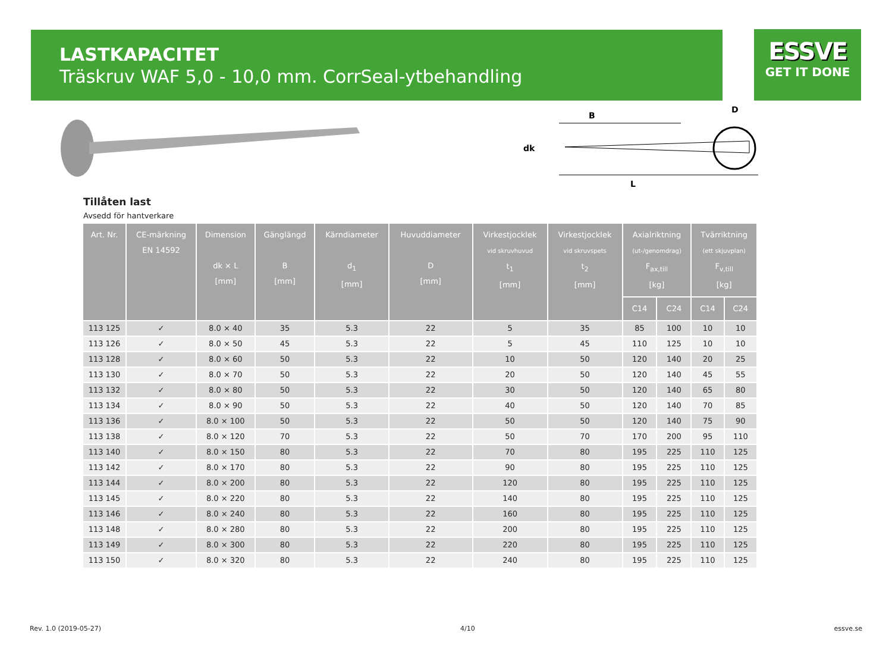LASTKAPACITET
Träskruv WAF 5,0 - 10,0 mm. CorrSeal-ytbehandling
ESSVE
GET IT DONE
B
dk
L
D
Tillåten last
Avsedd för hantverkare
| Art. Nr. | CE-märkning EN 14592 | Dimension dk × L [mm] | Gänglängd B [mm] | Kärndiameter d<sub>1</sub> [mm] | Huvuddiameter D [mm] | Virkestjocklek vid skruvhuvud t<sub>1</sub> [mm] | Virkestjocklek vid skruvspets t<sub>2</sub> [mm] | Axialriktning (ut-/genomdrag) F<sub>ax,till</sub> [kg] | | Tvärriktning (ett skjuvplan) F<sub>v,till</sub> [kg] | |
| --- | --- | --- | --- | --- | --- | --- | --- | --- | --- | --- | --- |
| | | | | | | | | C14 | C24 | C14 | C24 |
| 113 125 | ✓ | 8.0 × 40 | 35 | 5.3 | 22 | 5 | 35 | 85 | 100 | 10 | 10 |
| 113 126 | ✓ | 8.0 × 50 | 45 | 5.3 | 22 | 5 | 45 | 110 | 125 | 10 | 10 |
| 113 128 | ✓ | 8.0 × 60 | 50 | 5.3 | 22 | 10 | 50 | 120 | 140 | 20 | 25 |
| 113 130 | ✓ | 8.0 × 70 | 50 | 5.3 | 22 | 20 | 50 | 120 | 140 | 45 | 55 |
| 113 132 | ✓ | 8.0 × 80 | 50 | 5.3 | 22 | 30 | 50 | 120 | 140 | 65 | 80 |
| 113 134 | ✓ | 8.0 × 90 | 50 | 5.3 | 22 | 40 | 50 | 120 | 140 | 70 | 85 |
| 113 136 | ✓ | 8.0 × 100 | 50 | 5.3 | 22 | 50 | 50 | 120 | 140 | 75 | 90 |
| 113 138 | ✓ | 8.0 × 120 | 70 | 5.3 | 22 | 50 | 70 | 170 | 200 | 95 | 110 |
| 113 140 | ✓ | 8.0 × 150 | 80 | 5.3 | 22 | 70 | 80 | 195 | 225 | 110 | 125 |
| 113 142 | ✓ | 8.0 × 170 | 80 | 5.3 | 22 | 90 | 80 | 195 | 225 | 110 | 125 |
| 113 144 | ✓ | 8.0 × 200 | 80 | 5.3 | 22 | 120 | 80 | 195 | 225 | 110 | 125 |
| 113 145 | ✓ | 8.0 × 220 | 80 | 5.3 | 22 | 140 | 80 | 195 | 225 | 110 | 125 |
| 113 146 | ✓ | 8.0 × 240 | 80 | 5.3 | 22 | 160 | 80 | 195 | 225 | 110 | 125 |
| 113 148 | ✓ | 8.0 × 280 | 80 | 5.3 | 22 | 200 | 80 | 195 | 225 | 110 | 125 |
| 113 149 | ✓ | 8.0 × 300 | 80 | 5.3 | 22 | 220 | 80 | 195 | 225 | 110 | 125 |
| 113 150 | ✓ | 8.0 × 320 | 80 | 5.3 | 22 | 240 | 80 | 195 | 225 | 110 | 125 |
Rev. 1.0 (2019-05-27) 4/10 essve.se